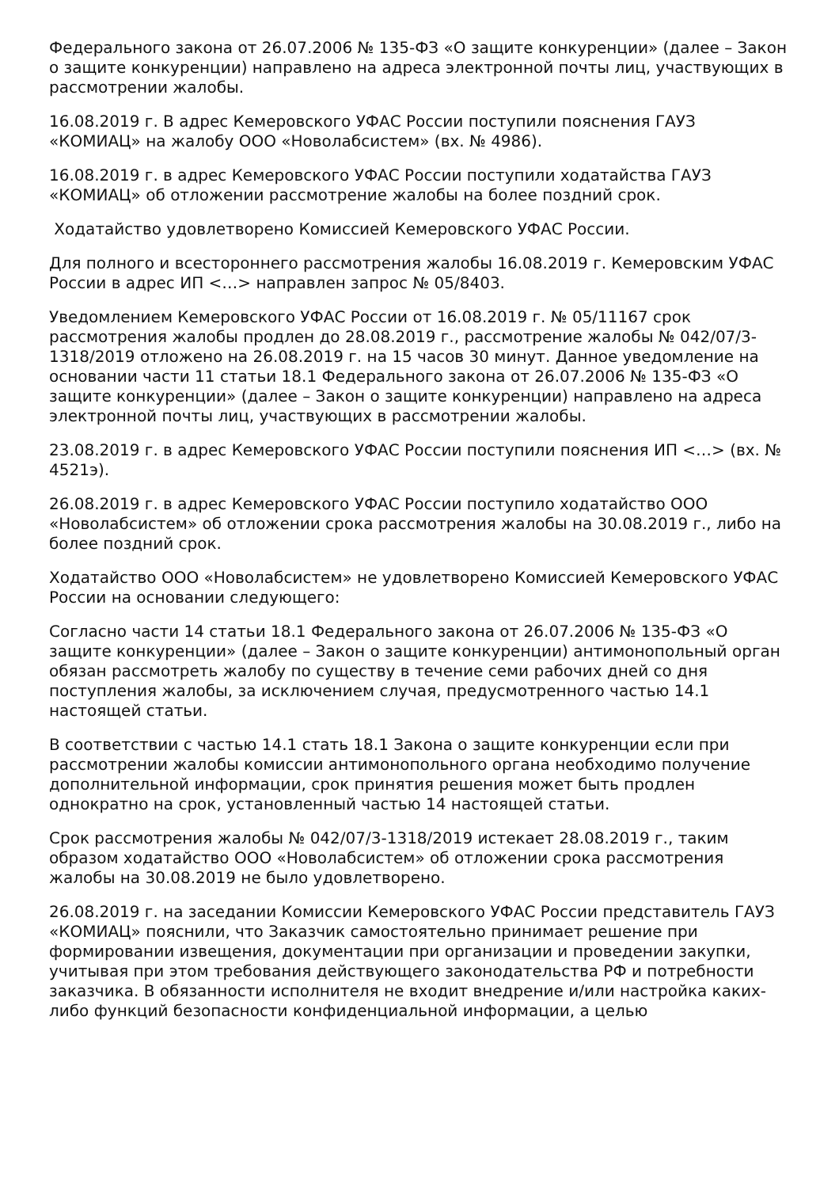Федерального закона от 26.07.2006 № 135-ФЗ «О защите конкуренции» (далее – Закон о защите конкуренции) направлено на адреса электронной почты лиц, участвующих в рассмотрении жалобы.
16.08.2019 г. В адрес Кемеровского УФАС России поступили пояснения ГАУЗ «КОМИАЦ» на жалобу ООО «Новолабсистем» (вх. № 4986).
16.08.2019 г. в адрес Кемеровского УФАС России поступили ходатайства ГАУЗ «КОМИАЦ» об отложении рассмотрение жалобы на более поздний срок.
Ходатайство удовлетворено Комиссией Кемеровского УФАС России.
Для полного и всестороннего рассмотрения жалобы 16.08.2019 г. Кемеровским УФАС России в адрес ИП <…> направлен запрос № 05/8403.
Уведомлением Кемеровского УФАС России от 16.08.2019 г. № 05/11167 срок рассмотрения жалобы продлен до 28.08.2019 г., рассмотрение жалобы № 042/07/3-1318/2019 отложено на 26.08.2019 г. на 15 часов 30 минут. Данное уведомление на основании части 11 статьи 18.1 Федерального закона от 26.07.2006 № 135-ФЗ «О защите конкуренции» (далее – Закон о защите конкуренции) направлено на адреса электронной почты лиц, участвующих в рассмотрении жалобы.
23.08.2019 г. в адрес Кемеровского УФАС России поступили пояснения ИП <…> (вх. № 4521э).
26.08.2019 г. в адрес Кемеровского УФАС России поступило ходатайство ООО «Новолабсистем» об отложении срока рассмотрения жалобы на 30.08.2019 г., либо на более поздний срок.
Ходатайство ООО «Новолабсистем» не удовлетворено Комиссией Кемеровского УФАС России на основании следующего:
Согласно части 14 статьи 18.1 Федерального закона от 26.07.2006 № 135-ФЗ «О защите конкуренции» (далее – Закон о защите конкуренции) антимонопольный орган обязан рассмотреть жалобу по существу в течение семи рабочих дней со дня поступления жалобы, за исключением случая, предусмотренного частью 14.1 настоящей статьи.
В соответствии с частью 14.1 стать 18.1 Закона о защите конкуренции если при рассмотрении жалобы комиссии антимонопольного органа необходимо получение дополнительной информации, срок принятия решения может быть продлен однократно на срок, установленный частью 14 настоящей статьи.
Срок рассмотрения жалобы № 042/07/3-1318/2019 истекает 28.08.2019 г., таким образом ходатайство ООО «Новолабсистем» об отложении срока рассмотрения жалобы на 30.08.2019 не было удовлетворено.
26.08.2019 г. на заседании Комиссии Кемеровского УФАС России представитель ГАУЗ «КОМИАЦ» пояснили, что Заказчик самостоятельно принимает решение при формировании извещения, документации при организации и проведении закупки, учитывая при этом требования действующего законодательства РФ и потребности заказчика. В обязанности исполнителя не входит внедрение и/или настройка каких-либо функций безопасности конфиденциальной информации, а целью